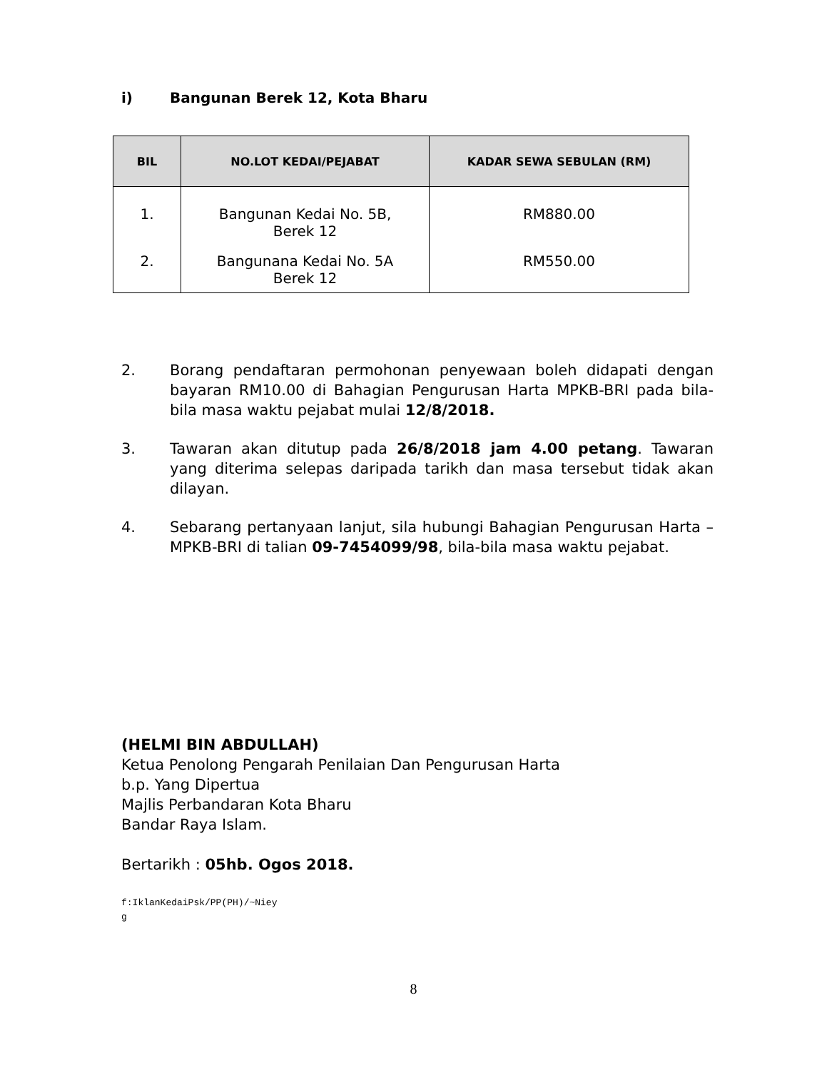i) Bangunan Berek 12, Kota Bharu
| BIL | NO.LOT KEDAI/PEJABAT | KADAR SEWA SEBULAN (RM) |
| --- | --- | --- |
| 1. | Bangunan Kedai No. 5B, Berek 12 | RM880.00 |
| 2. | Bangunana Kedai No. 5A Berek 12 | RM550.00 |
2. Borang pendaftaran permohonan penyewaan boleh didapati dengan bayaran RM10.00 di Bahagian Pengurusan Harta MPKB-BRI pada bila- bila masa waktu pejabat mulai 12/8/2018.
3. Tawaran akan ditutup pada 26/8/2018 jam 4.00 petang. Tawaran yang diterima selepas daripada tarikh dan masa tersebut tidak akan dilayan.
4. Sebarang pertanyaan lanjut, sila hubungi Bahagian Pengurusan Harta – MPKB-BRI di talian 09-7454099/98, bila-bila masa waktu pejabat.
(HELMI BIN ABDULLAH)
Ketua Penolong Pengarah Penilaian Dan Pengurusan Harta
b.p. Yang Dipertua
Majlis Perbandaran Kota Bharu
Bandar Raya Islam.
Bertarikh : 05hb. Ogos 2018.
f:IklanKedaiPsk/PP(PH)/~Niey
g
8